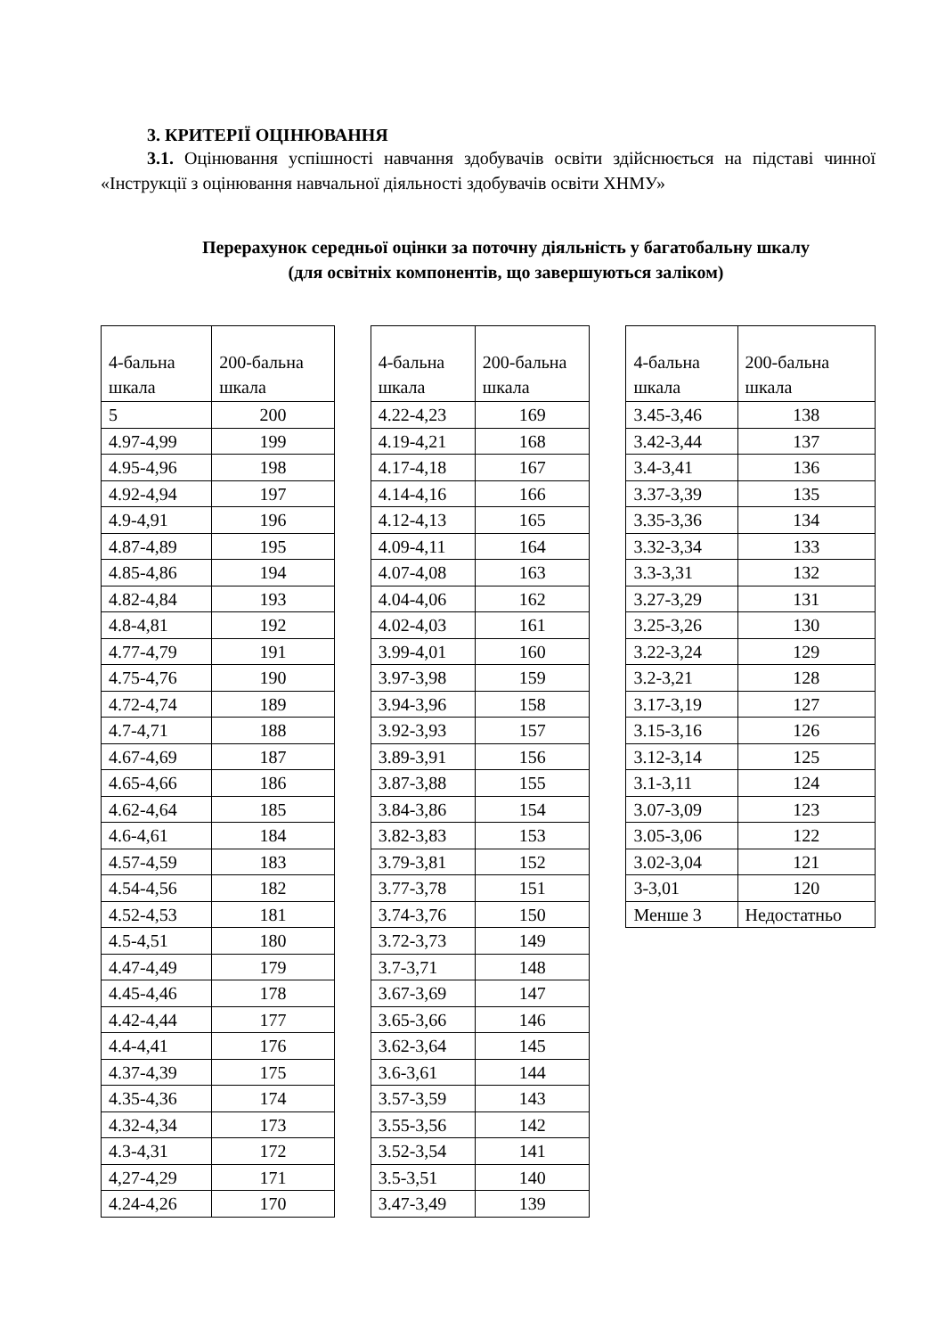3. КРИТЕРІЇ ОЦІНЮВАННЯ
3.1. Оцінювання успішності навчання здобувачів освіти здійснюється на підставі чинної «Інструкції з оцінювання навчальної діяльності здобувачів освіти ХНМУ»
Перерахунок середньої оцінки за поточну діяльність у багатобальну шкалу
(для освітніх компонентів, що завершуються заліком)
| 4-бальна шкала | 200-бальна шкала |
| --- | --- |
| 5 | 200 |
| 4.97-4,99 | 199 |
| 4.95-4,96 | 198 |
| 4.92-4,94 | 197 |
| 4.9-4,91 | 196 |
| 4.87-4,89 | 195 |
| 4.85-4,86 | 194 |
| 4.82-4,84 | 193 |
| 4.8-4,81 | 192 |
| 4.77-4,79 | 191 |
| 4.75-4,76 | 190 |
| 4.72-4,74 | 189 |
| 4.7-4,71 | 188 |
| 4.67-4,69 | 187 |
| 4.65-4,66 | 186 |
| 4.62-4,64 | 185 |
| 4.6-4,61 | 184 |
| 4.57-4,59 | 183 |
| 4.54-4,56 | 182 |
| 4.52-4,53 | 181 |
| 4.5-4,51 | 180 |
| 4.47-4,49 | 179 |
| 4.45-4,46 | 178 |
| 4.42-4,44 | 177 |
| 4.4-4,41 | 176 |
| 4.37-4,39 | 175 |
| 4.35-4,36 | 174 |
| 4.32-4,34 | 173 |
| 4.3-4,31 | 172 |
| 4,27-4,29 | 171 |
| 4.24-4,26 | 170 |
| 4-бальна шкала | 200-бальна шкала |
| --- | --- |
| 4.22-4,23 | 169 |
| 4.19-4,21 | 168 |
| 4.17-4,18 | 167 |
| 4.14-4,16 | 166 |
| 4.12-4,13 | 165 |
| 4.09-4,11 | 164 |
| 4.07-4,08 | 163 |
| 4.04-4,06 | 162 |
| 4.02-4,03 | 161 |
| 3.99-4,01 | 160 |
| 3.97-3,98 | 159 |
| 3.94-3,96 | 158 |
| 3.92-3,93 | 157 |
| 3.89-3,91 | 156 |
| 3.87-3,88 | 155 |
| 3.84-3,86 | 154 |
| 3.82-3,83 | 153 |
| 3.79-3,81 | 152 |
| 3.77-3,78 | 151 |
| 3.74-3,76 | 150 |
| 3.72-3,73 | 149 |
| 3.7-3,71 | 148 |
| 3.67-3,69 | 147 |
| 3.65-3,66 | 146 |
| 3.62-3,64 | 145 |
| 3.6-3,61 | 144 |
| 3.57-3,59 | 143 |
| 3.55-3,56 | 142 |
| 3.52-3,54 | 141 |
| 3.5-3,51 | 140 |
| 3.47-3,49 | 139 |
| 4-бальна шкала | 200-бальна шкала |
| --- | --- |
| 3.45-3,46 | 138 |
| 3.42-3,44 | 137 |
| 3.4-3,41 | 136 |
| 3.37-3,39 | 135 |
| 3.35-3,36 | 134 |
| 3.32-3,34 | 133 |
| 3.3-3,31 | 132 |
| 3.27-3,29 | 131 |
| 3.25-3,26 | 130 |
| 3.22-3,24 | 129 |
| 3.2-3,21 | 128 |
| 3.17-3,19 | 127 |
| 3.15-3,16 | 126 |
| 3.12-3,14 | 125 |
| 3.1-3,11 | 124 |
| 3.07-3,09 | 123 |
| 3.05-3,06 | 122 |
| 3.02-3,04 | 121 |
| 3-3,01 | 120 |
| Менше 3 | Недостатньо |